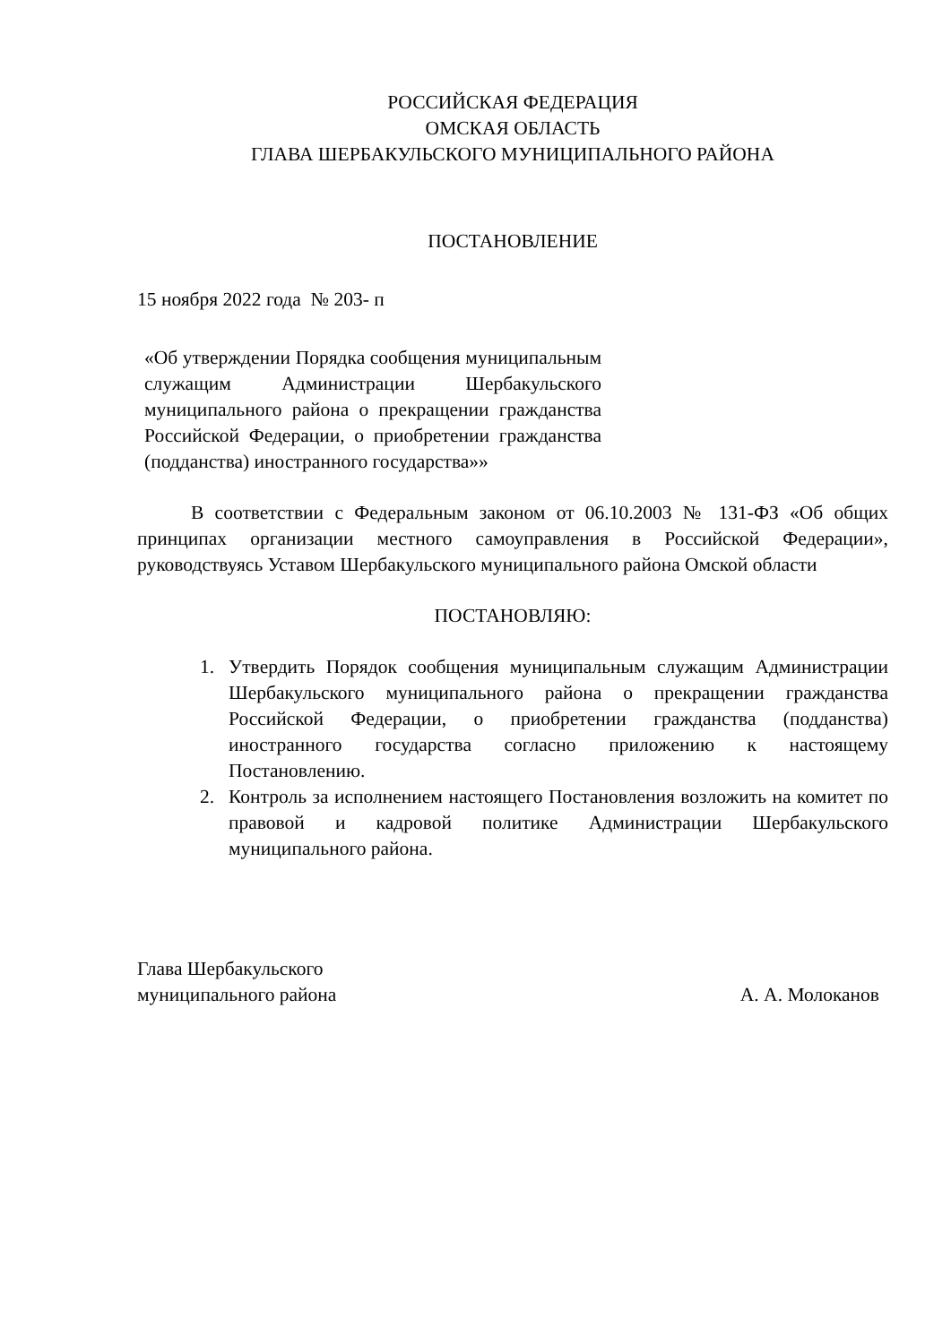РОССИЙСКАЯ ФЕДЕРАЦИЯ
ОМСКАЯ ОБЛАСТЬ
ГЛАВА ШЕРБАКУЛЬСКОГО МУНИЦИПАЛЬНОГО РАЙОНА
ПОСТАНОВЛЕНИЕ
15 ноября 2022 года № 203- п
«Об утверждении Порядка сообщения муниципальным служащим Администрации Шербакульского муниципального района о прекращении гражданства Российской Федерации, о приобретении гражданства (подданства) иностранного государства»»
В соответствии с Федеральным законом от 06.10.2003 № 131-ФЗ «Об общих принципах организации местного самоуправления в Российской Федерации», руководствуясь Уставом Шербакульского муниципального района Омской области
ПОСТАНОВЛЯЮ:
1. Утвердить Порядок сообщения муниципальным служащим Администрации Шербакульского муниципального района о прекращении гражданства Российской Федерации, о приобретении гражданства (подданства) иностранного государства согласно приложению к настоящему Постановлению.
2. Контроль за исполнением настоящего Постановления возложить на комитет по правовой и кадровой политике Администрации Шербакульского муниципального района.
Глава Шербакульского
муниципального района
А. А. Молоканов